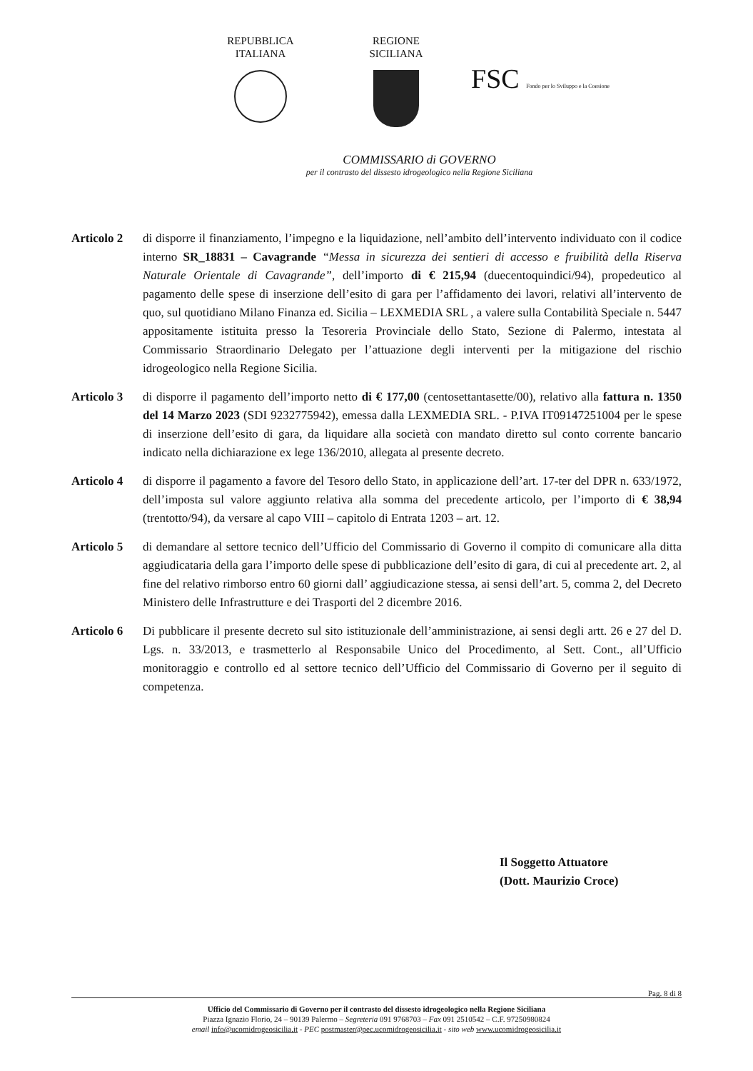REPUBBLICA
ITALIANA
REGIONE
SICILIANA
FSC Fondo per lo Sviluppo e la Coesione
COMMISSARIO di GOVERNO
per il contrasto del dissesto idrogeologico nella Regione Siciliana
Articolo 2
di disporre il finanziamento, l’impegno e la liquidazione, nell’ambito dell’intervento individuato con il codice interno SR_18831 – Cavagrande “Messa in sicurezza dei sentieri di accesso e fruibilità della Riserva Naturale Orientale di Cavagrande”, dell’importo di € 215,94 (duecentoquindici/94), propedeutico al pagamento delle spese di inserzione dell’esito di gara per l’affidamento dei lavori, relativi all’intervento de quo, sul quotidiano Milano Finanza ed. Sicilia – LEXMEDIA SRL , a valere sulla Contabilità Speciale n. 5447 appositamente istituita presso la Tesoreria Provinciale dello Stato, Sezione di Palermo, intestata al Commissario Straordinario Delegato per l’attuazione degli interventi per la mitigazione del rischio idrogeologico nella Regione Sicilia.
Articolo 3
di disporre il pagamento dell’importo netto di € 177,00 (centosettantasette/00), relativo alla fattura n. 1350 del 14 Marzo 2023 (SDI 9232775942), emessa dalla LEXMEDIA SRL. - P.IVA IT09147251004 per le spese di inserzione dell’esito di gara, da liquidare alla società con mandato diretto sul conto corrente bancario indicato nella dichiarazione ex lege 136/2010, allegata al presente decreto.
Articolo 4
di disporre il pagamento a favore del Tesoro dello Stato, in applicazione dell’art. 17-ter del DPR n. 633/1972, dell’imposta sul valore aggiunto relativa alla somma del precedente articolo, per l’importo di € 38,94 (trentotto/94), da versare al capo VIII – capitolo di Entrata 1203 – art. 12.
Articolo 5
di demandare al settore tecnico dell’Ufficio del Commissario di Governo il compito di comunicare alla ditta aggiudicataria della gara l’importo delle spese di pubblicazione dell’esito di gara, di cui al precedente art. 2, al fine del relativo rimborso entro 60 giorni dall’ aggiudicazione stessa, ai sensi dell’art. 5, comma 2, del Decreto Ministero delle Infrastrutture e dei Trasporti del 2 dicembre 2016.
Articolo 6
Di pubblicare il presente decreto sul sito istituzionale dell’amministrazione, ai sensi degli artt. 26 e 27 del D. Lgs. n. 33/2013, e trasmetterlo al Responsabile Unico del Procedimento, al Sett. Cont., all’Ufficio monitoraggio e controllo ed al settore tecnico dell’Ufficio del Commissario di Governo per il seguito di competenza.
Il Soggetto Attuatore
(Dott. Maurizio Croce)
Pag. 8 di 8
Ufficio del Commissario di Governo per il contrasto del dissesto idrogeologico nella Regione Siciliana
Piazza Ignazio Florio, 24 – 90139 Palermo – Segreteria 091 9768703 – Fax 091 2510542 – C.F. 97250980824
email info@ucomidrogeosicilia.it - PEC postmaster@pec.ucomidrogeosicilia.it - sito web www.ucomidrogeosicilia.it